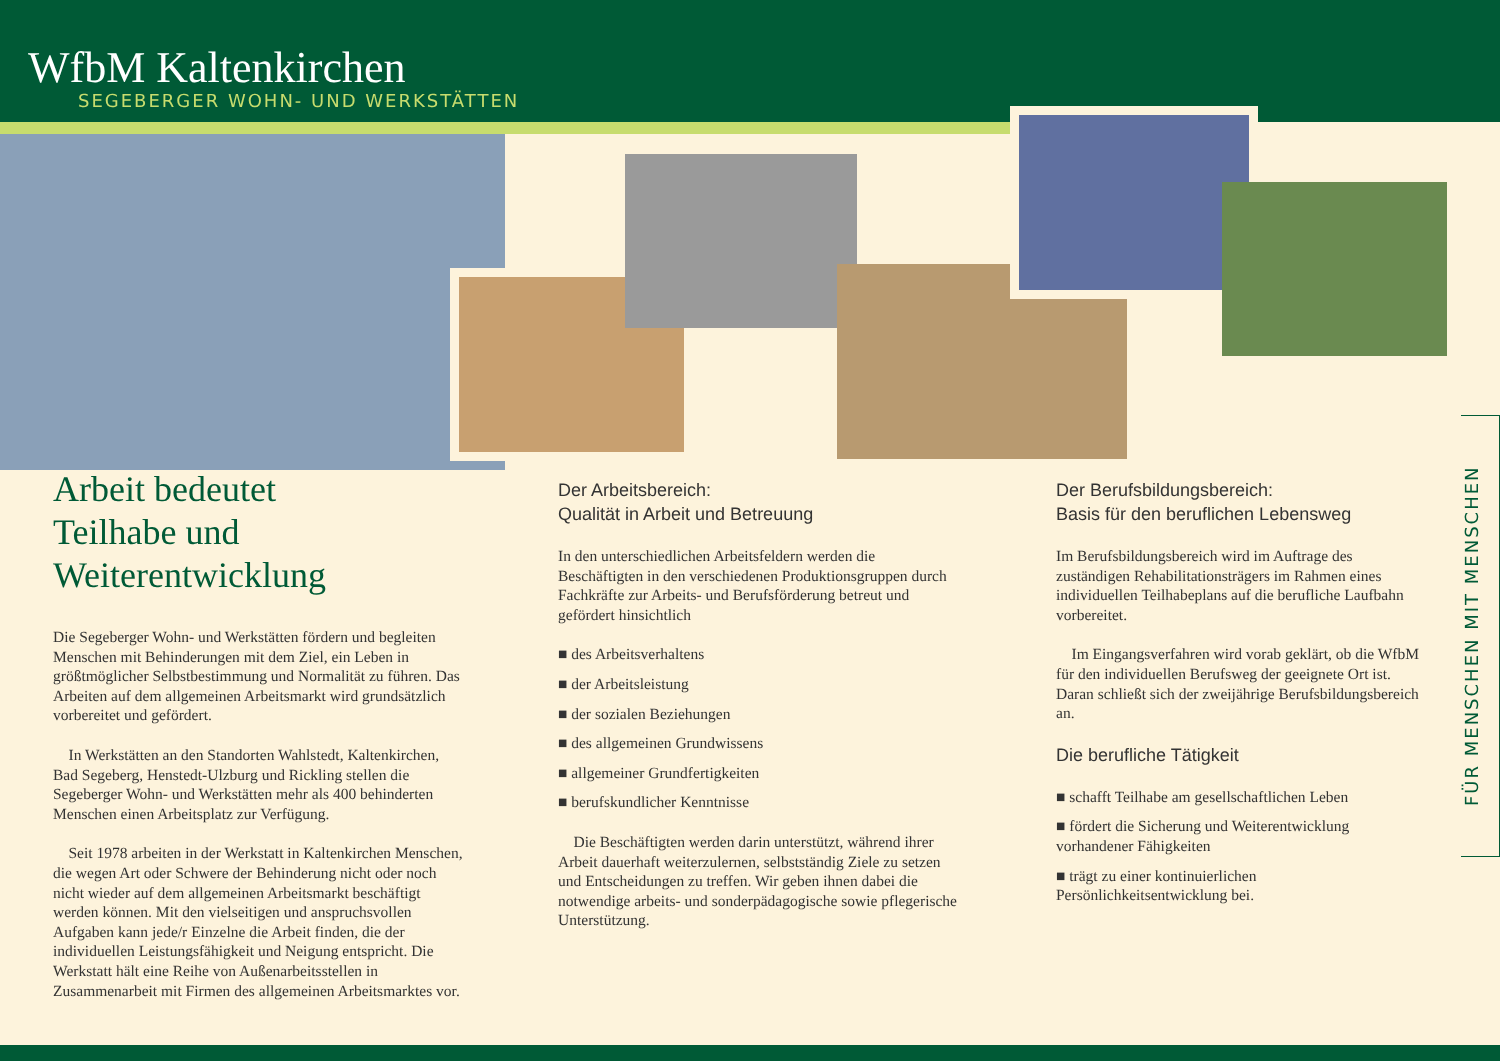WfbM Kaltenkirchen
SEGEBERGER WOHN- UND WERKSTÄTTEN
Arbeit bedeutet
Teilhabe und
Weiterentwicklung
Die Segeberger Wohn- und Werkstätten fördern und begleiten Menschen mit Behinderungen mit dem Ziel, ein Leben in größtmöglicher Selbstbestimmung und Normalität zu führen. Das Arbeiten auf dem allgemeinen Arbeitsmarkt wird grundsätzlich vorbereitet und gefördert.
In Werkstätten an den Standorten Wahlstedt, Kaltenkirchen, Bad Segeberg, Henstedt-Ulzburg und Rickling stellen die Segeberger Wohn- und Werkstätten mehr als 400 behinderten Menschen einen Arbeitsplatz zur Verfügung.
Seit 1978 arbeiten in der Werkstatt in Kaltenkirchen Menschen, die wegen Art oder Schwere der Behinderung nicht oder noch nicht wieder auf dem allgemeinen Arbeitsmarkt beschäftigt werden können. Mit den vielseitigen und anspruchsvollen Aufgaben kann jede/r Einzelne die Arbeit finden, die der individuellen Leistungsfähigkeit und Neigung entspricht. Die Werkstatt hält eine Reihe von Außenarbeitsstellen in Zusammenarbeit mit Firmen des allgemeinen Arbeitsmarktes vor.
Der Arbeitsbereich:
Qualität in Arbeit und Betreuung
In den unterschiedlichen Arbeitsfeldern werden die Beschäftigten in den verschiedenen Produktionsgruppen durch Fachkräfte zur Arbeits- und Berufsförderung betreut und gefördert hinsichtlich
■ des Arbeitsverhaltens
■ der Arbeitsleistung
■ der sozialen Beziehungen
■ des allgemeinen Grundwissens
■ allgemeiner Grundfertigkeiten
■ berufskundlicher Kenntnisse
Die Beschäftigten werden darin unterstützt, während ihrer Arbeit dauerhaft weiterzulernen, selbstständig Ziele zu setzen und Entscheidungen zu treffen. Wir geben ihnen dabei die notwendige arbeits- und sonderpädagogische sowie pflegerische Unterstützung.
Der Berufsbildungsbereich:
Basis für den beruflichen Lebensweg
Im Berufsbildungsbereich wird im Auftrage des zuständigen Rehabilitationsträgers im Rahmen eines individuellen Teilhabeplans auf die berufliche Laufbahn vorbereitet.
Im Eingangsverfahren wird vorab geklärt, ob die WfbM für den individuellen Berufsweg der geeignete Ort ist. Daran schließt sich der zweijährige Berufsbildungsbereich an.
Die berufliche Tätigkeit
■ schafft Teilhabe am gesellschaftlichen Leben
■ fördert die Sicherung und Weiterentwicklung vorhandener Fähigkeiten
■ trägt zu einer kontinuierlichen Persönlichkeitsentwicklung bei.
FÜR MENSCHEN MIT MENSCHEN